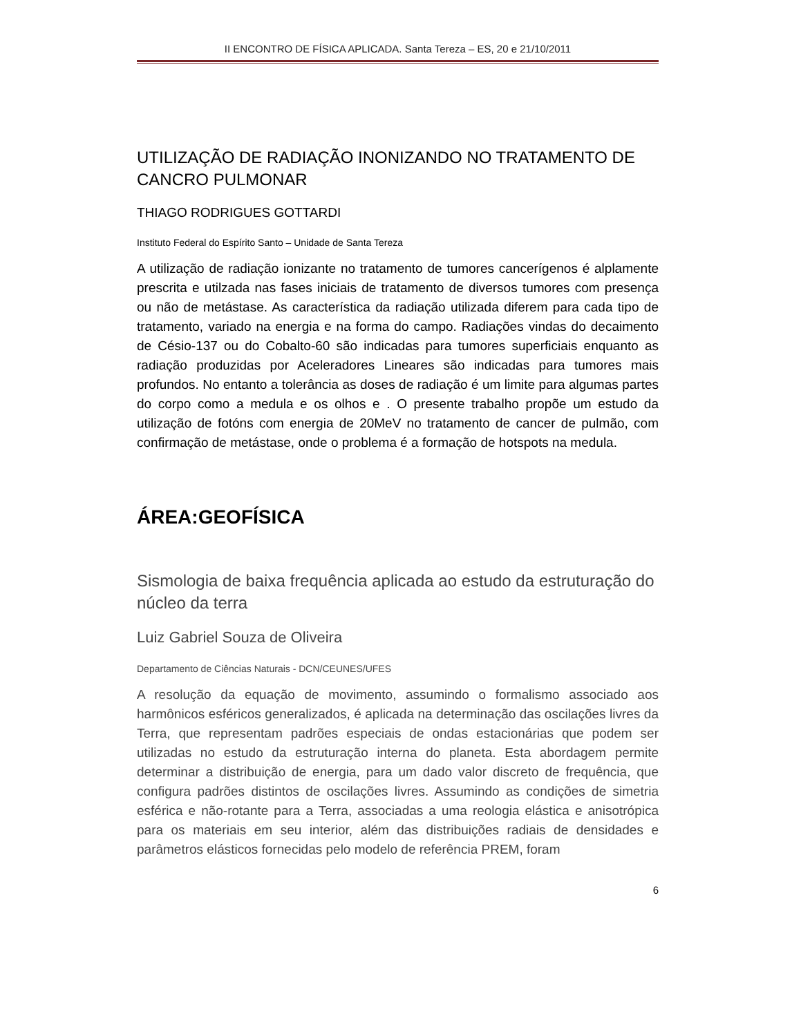II ENCONTRO DE FÍSICA APLICADA. Santa Tereza – ES, 20 e 21/10/2011
UTILIZAÇÃO DE RADIAÇÃO INONIZANDO NO TRATAMENTO DE CANCRO PULMONAR
THIAGO RODRIGUES GOTTARDI
Instituto Federal do Espírito Santo – Unidade de Santa Tereza
A utilização de radiação ionizante no tratamento de tumores cancerígenos é alplamente prescrita e utilzada nas fases iniciais de tratamento de diversos tumores com presença ou não de metástase. As característica da radiação utilizada diferem para cada tipo de tratamento, variado na energia e na forma do campo. Radiações vindas do decaimento de Césio-137 ou do Cobalto-60 são indicadas para tumores superficiais enquanto as radiação produzidas por Aceleradores Lineares são indicadas para tumores mais profundos. No entanto a tolerância as doses de radiação é um limite para algumas partes do corpo como a medula e os olhos e . O presente trabalho propõe um estudo da utilização de fotóns com energia de 20MeV no tratamento de cancer de pulmão, com confirmação de metástase, onde o problema é a formação de hotspots na medula.
ÁREA:GEOFÍSICA
Sismologia de baixa frequência aplicada ao estudo da estruturação do núcleo da terra
Luiz Gabriel Souza de Oliveira
Departamento de Ciências Naturais - DCN/CEUNES/UFES
A resolução da equação de movimento, assumindo o formalismo associado aos harmônicos esféricos generalizados, é aplicada na determinação das oscilações livres da Terra, que representam padrões especiais de ondas estacionárias que podem ser utilizadas no estudo da estruturação interna do planeta. Esta abordagem permite determinar a distribuição de energia, para um dado valor discreto de frequência, que configura padrões distintos de oscilações livres. Assumindo as condições de simetria esférica e não-rotante para a Terra, associadas a uma reologia elástica e anisotrópica para os materiais em seu interior, além das distribuições radiais de densidades e parâmetros elásticos fornecidas pelo modelo de referência PREM, foram
6